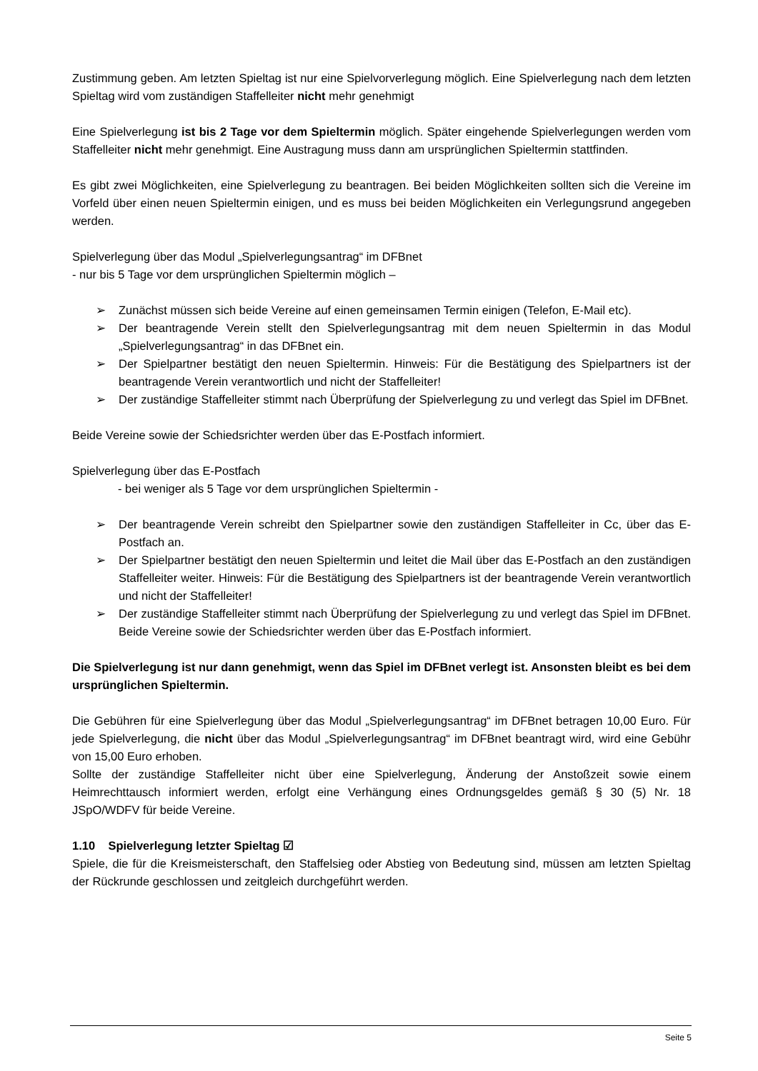Zustimmung geben. Am letzten Spieltag ist nur eine Spielvorverlegung möglich. Eine Spielverlegung nach dem letzten Spieltag wird vom zuständigen Staffelleiter nicht mehr genehmigt
Eine Spielverlegung ist bis 2 Tage vor dem Spieltermin möglich. Später eingehende Spielverlegungen werden vom Staffelleiter nicht mehr genehmigt. Eine Austragung muss dann am ursprünglichen Spieltermin stattfinden.
Es gibt zwei Möglichkeiten, eine Spielverlegung zu beantragen. Bei beiden Möglichkeiten sollten sich die Vereine im Vorfeld über einen neuen Spieltermin einigen, und es muss bei beiden Möglichkeiten ein Verlegungsrund angegeben werden.
Spielverlegung über das Modul „Spielverlegungsantrag“ im DFBnet
- nur bis 5 Tage vor dem ursprünglichen Spieltermin möglich –
➢ Zunächst müssen sich beide Vereine auf einen gemeinsamen Termin einigen (Telefon, E-Mail etc).
➢ Der beantragende Verein stellt den Spielverlegungsantrag mit dem neuen Spieltermin in das Modul „Spielverlegungsantrag“ in das DFBnet ein.
➢ Der Spielpartner bestätigt den neuen Spieltermin. Hinweis: Für die Bestätigung des Spielpartners ist der beantragende Verein verantwortlich und nicht der Staffelleiter!
➢ Der zuständige Staffelleiter stimmt nach Überprüfung der Spielverlegung zu und verlegt das Spiel im DFBnet.
Beide Vereine sowie der Schiedsrichter werden über das E-Postfach informiert.
Spielverlegung über das E-Postfach
- bei weniger als 5 Tage vor dem ursprünglichen Spieltermin -
➢ Der beantragende Verein schreibt den Spielpartner sowie den zuständigen Staffelleiter in Cc, über das E-Postfach an.
➢ Der Spielpartner bestätigt den neuen Spieltermin und leitet die Mail über das E-Postfach an den zuständigen Staffelleiter weiter. Hinweis: Für die Bestätigung des Spielpartners ist der beantragende Verein verantwortlich und nicht der Staffelleiter!
➢ Der zuständige Staffelleiter stimmt nach Überprüfung der Spielverlegung zu und verlegt das Spiel im DFBnet. Beide Vereine sowie der Schiedsrichter werden über das E-Postfach informiert.
Die Spielverlegung ist nur dann genehmigt, wenn das Spiel im DFBnet verlegt ist. Ansonsten bleibt es bei dem ursprünglichen Spieltermin.
Die Gebühren für eine Spielverlegung über das Modul „Spielverlegungsantrag“ im DFBnet betragen 10,00 Euro. Für jede Spielverlegung, die nicht über das Modul „Spielverlegungsantrag“ im DFBnet beantragt wird, wird eine Gebühr von 15,00 Euro erhoben.
Sollte der zuständige Staffelleiter nicht über eine Spielverlegung, Änderung der Anstoßzeit sowie einem Heimrechttausch informiert werden, erfolgt eine Verhängung eines Ordnungsgeldes gemäß § 30 (5) Nr. 18 JSpO/WDFV für beide Vereine.
1.10 Spielverlegung letzter Spieltag ☑
Spiele, die für die Kreismeisterschaft, den Staffelsieg oder Abstieg von Bedeutung sind, müssen am letzten Spieltag der Rückrunde geschlossen und zeitgleich durchgeführt werden.
Seite 5